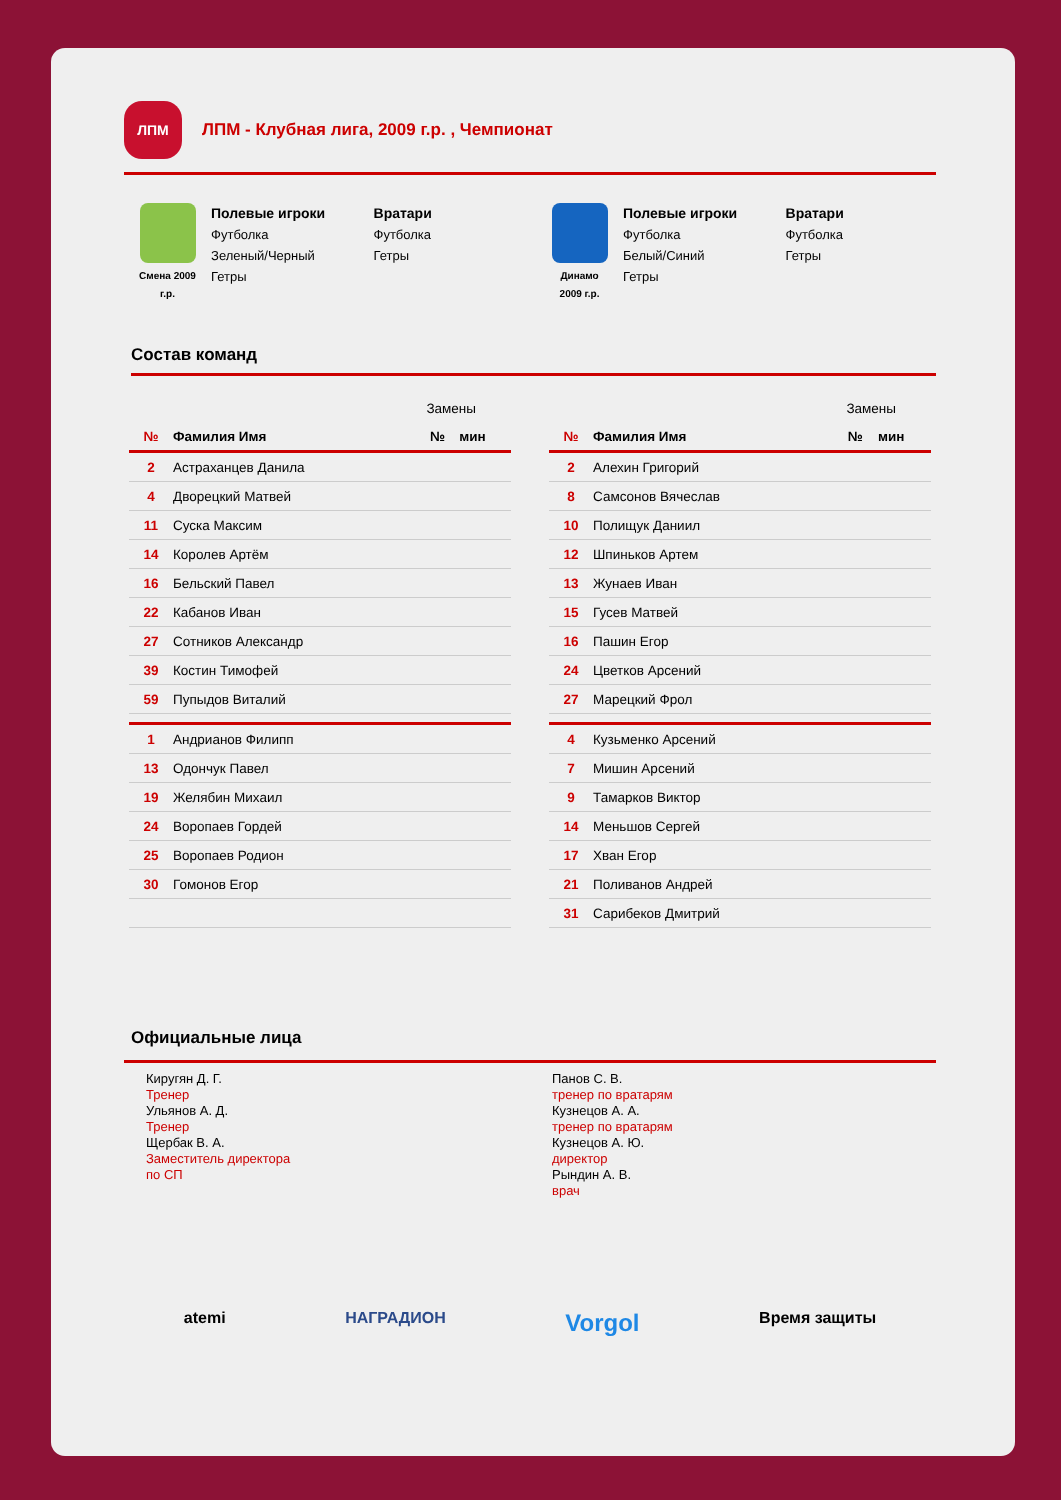ЛПМ
ЛПМ - Клубная лига, 2009 г.р. , Чемпионат
Смена 2009
г.р.
Полевые игроки
Футболка
Зеленый/Черный
Гетры
Вратари
Футболка
Гетры
Динамо
2009 г.р.
Полевые игроки
Футболка
Белый/Синий
Гетры
Вратари
Футболка
Гетры
Состав команд
| Замены | | | |
| --- | --- | --- | --- |
| № | Фамилия Имя | № | мин |
| 2 | Астраханцев Данила | | |
| 4 | Дворецкий Матвей | | |
| 11 | Суска Максим | | |
| 14 | Королев Артём | | |
| 16 | Бельский Павел | | |
| 22 | Кабанов Иван | | |
| 27 | Сотников Александр | | |
| 39 | Костин Тимофей | | |
| 59 | Пупыдов Виталий | | |
| 1 | Андрианов Филипп | | |
| 13 | Одончук Павел | | |
| 19 | Желябин Михаил | | |
| 24 | Воропаев Гордей | | |
| 25 | Воропаев Родион | | |
| 30 | Гомонов Егор | | |
| Замены | | | |
| --- | --- | --- | --- |
| № | Фамилия Имя | № | мин |
| 2 | Алехин Григорий | | |
| 8 | Самсонов Вячеслав | | |
| 10 | Полищук Даниил | | |
| 12 | Шпиньков Артем | | |
| 13 | Жунаев Иван | | |
| 15 | Гусев Матвей | | |
| 16 | Пашин Егор | | |
| 24 | Цветков Арсений | | |
| 27 | Марецкий Фрол | | |
| 4 | Кузьменко Арсений | | |
| 7 | Мишин Арсений | | |
| 9 | Тамарков Виктор | | |
| 14 | Меньшов Сергей | | |
| 17 | Хван Егор | | |
| 21 | Поливанов Андрей | | |
| 31 | Сарибеков Дмитрий | | |
Официальные лица
Киругян Д. Г.
Тренер
Ульянов А. Д.
Тренер
Щербак В. А.
Заместитель директора
по СП
Панов С. В.
тренер по вратарям
Кузнецов А. А.
тренер по вратарям
Кузнецов А. Ю.
директор
Рындин А. В.
врач
atemi НАГРАДИОН Vorgol Время защиты